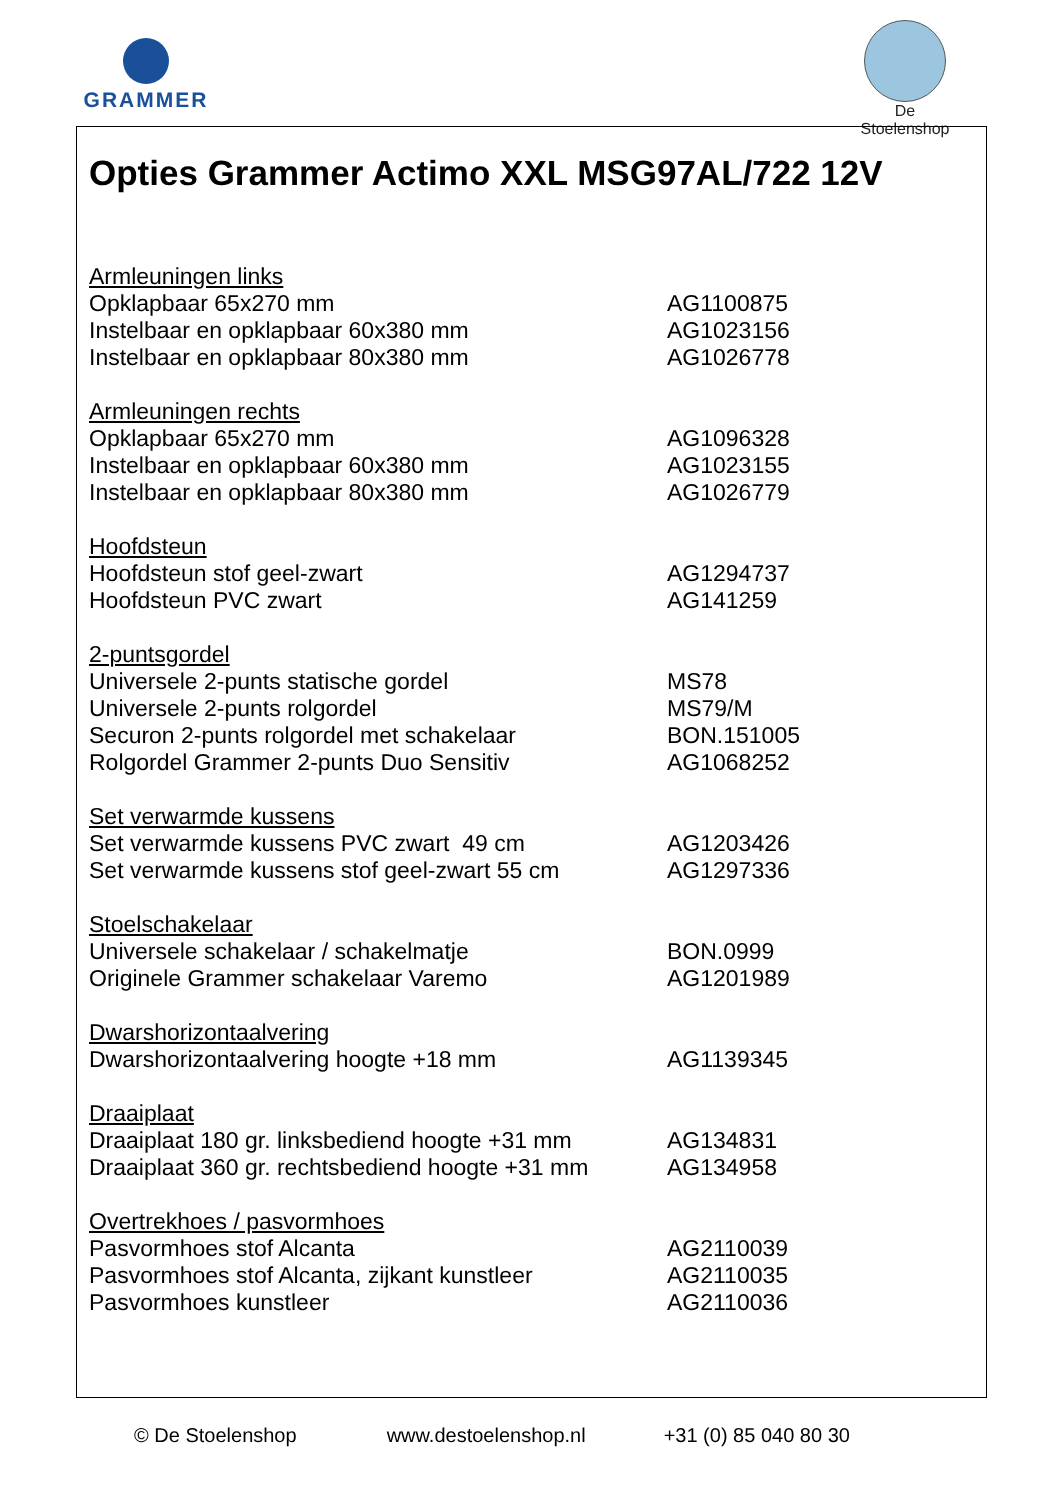GRAMMER
De Stoelenshop
Opties Grammer Actimo XXL MSG97AL/722 12V
| Armleuningen links | |
| Opklapbaar 65x270 mm | AG1100875 |
| Instelbaar en opklapbaar 60x380 mm | AG1023156 |
| Instelbaar en opklapbaar 80x380 mm | AG1026778 |
| Armleuningen rechts | |
| Opklapbaar 65x270 mm | AG1096328 |
| Instelbaar en opklapbaar 60x380 mm | AG1023155 |
| Instelbaar en opklapbaar 80x380 mm | AG1026779 |
| Hoofdsteun | |
| Hoofdsteun stof geel-zwart | AG1294737 |
| Hoofdsteun PVC zwart | AG141259 |
| 2-puntsgordel | |
| Universele 2-punts statische gordel | MS78 |
| Universele 2-punts rolgordel | MS79/M |
| Securon 2-punts rolgordel met schakelaar | BON.151005 |
| Rolgordel Grammer 2-punts Duo Sensitiv | AG1068252 |
| Set verwarmde kussens | |
| Set verwarmde kussens PVC zwart 49 cm | AG1203426 |
| Set verwarmde kussens stof geel-zwart 55 cm | AG1297336 |
| Stoelschakelaar | |
| Universele schakelaar / schakelmatje | BON.0999 |
| Originele Grammer schakelaar Varemo | AG1201989 |
| Dwarshorizontaalvering | |
| Dwarshorizontaalvering hoogte +18 mm | AG1139345 |
| Draaiplaat | |
| Draaiplaat 180 gr. linksbediend hoogte +31 mm | AG134831 |
| Draaiplaat 360 gr. rechtsbediend hoogte +31 mm | AG134958 |
| Overtrekhoes / pasvormhoes | |
| Pasvormhoes stof Alcanta | AG2110039 |
| Pasvormhoes stof Alcanta, zijkant kunstleer | AG2110035 |
| Pasvormhoes kunstleer | AG2110036 |
© De Stoelenshop www.destoelenshop.nl +31 (0) 85 040 80 30